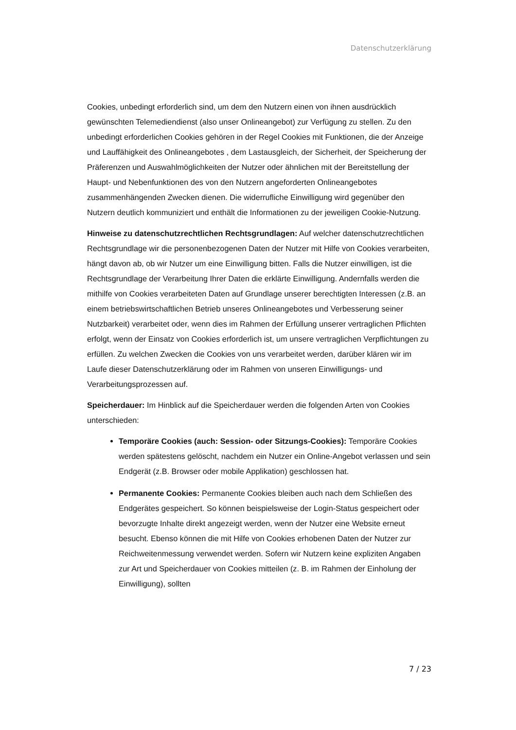Datenschutzerklärung
Cookies, unbedingt erforderlich sind, um dem den Nutzern einen von ihnen ausdrücklich gewünschten Telemediendienst (also unser Onlineangebot) zur Verfügung zu stellen. Zu den unbedingt erforderlichen Cookies gehören in der Regel Cookies mit Funktionen, die der Anzeige und Lauffähigkeit des Onlineangebotes , dem Lastausgleich, der Sicherheit, der Speicherung der Präferenzen und Auswahlmöglichkeiten der Nutzer oder ähnlichen mit der Bereitstellung der Haupt- und Nebenfunktionen des von den Nutzern angeforderten Onlineangebotes zusammenhängenden Zwecken dienen. Die widerrufliche Einwilligung wird gegenüber den Nutzern deutlich kommuniziert und enthält die Informationen zu der jeweiligen Cookie-Nutzung.
Hinweise zu datenschutzrechtlichen Rechtsgrundlagen: Auf welcher datenschutzrechtlichen Rechtsgrundlage wir die personenbezogenen Daten der Nutzer mit Hilfe von Cookies verarbeiten, hängt davon ab, ob wir Nutzer um eine Einwilligung bitten. Falls die Nutzer einwilligen, ist die Rechtsgrundlage der Verarbeitung Ihrer Daten die erklärte Einwilligung. Andernfalls werden die mithilfe von Cookies verarbeiteten Daten auf Grundlage unserer berechtigten Interessen (z.B. an einem betriebswirtschaftlichen Betrieb unseres Onlineangebotes und Verbesserung seiner Nutzbarkeit) verarbeitet oder, wenn dies im Rahmen der Erfüllung unserer vertraglichen Pflichten erfolgt, wenn der Einsatz von Cookies erforderlich ist, um unsere vertraglichen Verpflichtungen zu erfüllen. Zu welchen Zwecken die Cookies von uns verarbeitet werden, darüber klären wir im Laufe dieser Datenschutzerklärung oder im Rahmen von unseren Einwilligungs- und Verarbeitungsprozessen auf.
Speicherdauer: Im Hinblick auf die Speicherdauer werden die folgenden Arten von Cookies unterschieden:
Temporäre Cookies (auch: Session- oder Sitzungs-Cookies): Temporäre Cookies werden spätestens gelöscht, nachdem ein Nutzer ein Online-Angebot verlassen und sein Endgerät (z.B. Browser oder mobile Applikation) geschlossen hat.
Permanente Cookies: Permanente Cookies bleiben auch nach dem Schließen des Endgerätes gespeichert. So können beispielsweise der Login-Status gespeichert oder bevorzugte Inhalte direkt angezeigt werden, wenn der Nutzer eine Website erneut besucht. Ebenso können die mit Hilfe von Cookies erhobenen Daten der Nutzer zur Reichweitenmessung verwendet werden. Sofern wir Nutzern keine expliziten Angaben zur Art und Speicherdauer von Cookies mitteilen (z. B. im Rahmen der Einholung der Einwilligung), sollten
7 / 23